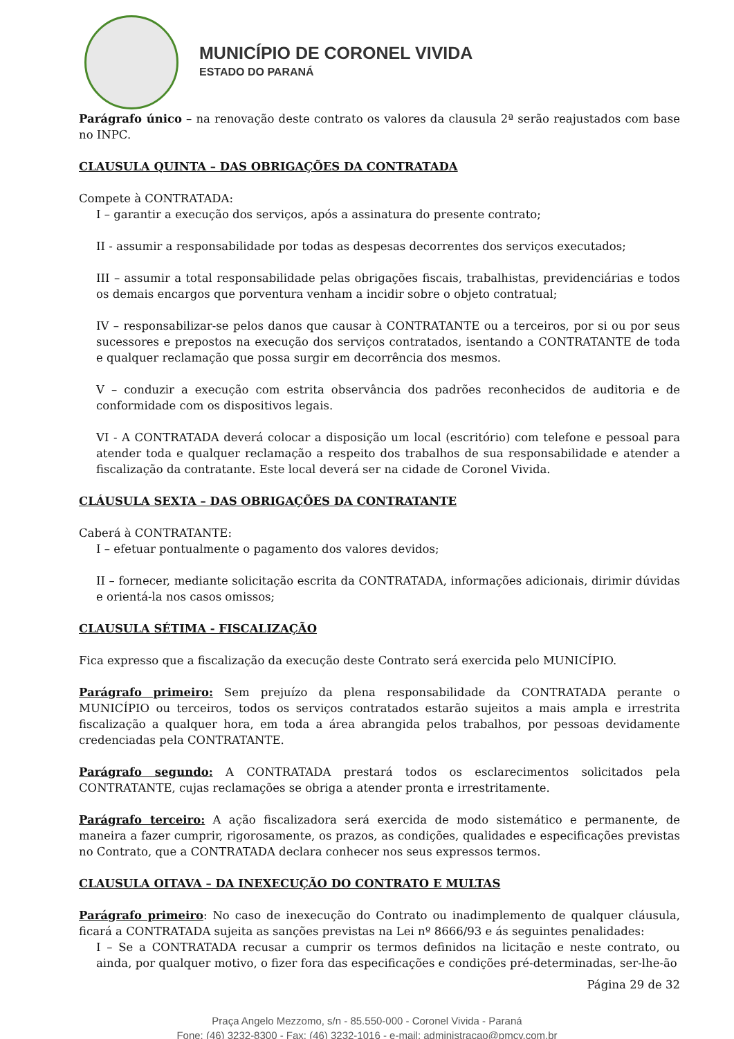MUNICÍPIO DE CORONEL VIVIDA
ESTADO DO PARANÁ
Parágrafo único – na renovação deste contrato os valores da clausula 2ª serão reajustados com base no INPC.
CLAUSULA QUINTA – DAS OBRIGAÇÕES DA CONTRATADA
Compete à CONTRATADA:
I – garantir a execução dos serviços, após a assinatura do presente contrato;
II - assumir a responsabilidade por todas as despesas decorrentes dos serviços executados;
III – assumir a total responsabilidade pelas obrigações fiscais, trabalhistas, previdenciárias e todos os demais encargos que porventura venham a incidir sobre o objeto contratual;
IV – responsabilizar-se pelos danos que causar à CONTRATANTE ou a terceiros, por si ou por seus sucessores e prepostos na execução dos serviços contratados, isentando a CONTRATANTE de toda e qualquer reclamação que possa surgir em decorrência dos mesmos.
V – conduzir a execução com estrita observância dos padrões reconhecidos de auditoria e de conformidade com os dispositivos legais.
VI - A CONTRATADA deverá colocar a disposição um local (escritório) com telefone e pessoal para atender toda e qualquer reclamação a respeito dos trabalhos de sua responsabilidade e atender a fiscalização da contratante. Este local deverá ser na cidade de Coronel Vivida.
CLÁUSULA SEXTA – DAS OBRIGAÇÕES DA CONTRATANTE
Caberá à CONTRATANTE:
I – efetuar pontualmente o pagamento dos valores devidos;
II – fornecer, mediante solicitação escrita da CONTRATADA, informações adicionais, dirimir dúvidas e orientá-la nos casos omissos;
CLAUSULA SÉTIMA - FISCALIZAÇÃO
Fica expresso que a fiscalização da execução deste Contrato será exercida pelo MUNICÍPIO.
Parágrafo primeiro: Sem prejuízo da plena responsabilidade da CONTRATADA perante o MUNICÍPIO ou terceiros, todos os serviços contratados estarão sujeitos a mais ampla e irrestrita fiscalização a qualquer hora, em toda a área abrangida pelos trabalhos, por pessoas devidamente credenciadas pela CONTRATANTE.
Parágrafo segundo: A CONTRATADA prestará todos os esclarecimentos solicitados pela CONTRATANTE, cujas reclamações se obriga a atender pronta e irrestritamente.
Parágrafo terceiro: A ação fiscalizadora será exercida de modo sistemático e permanente, de maneira a fazer cumprir, rigorosamente, os prazos, as condições, qualidades e especificações previstas no Contrato, que a CONTRATADA declara conhecer nos seus expressos termos.
CLAUSULA OITAVA – DA INEXECUÇÃO DO CONTRATO E MULTAS
Parágrafo primeiro: No caso de inexecução do Contrato ou inadimplemento de qualquer cláusula, ficará a CONTRATADA sujeita as sanções previstas na Lei nº 8666/93 e ás seguintes penalidades:
I – Se a CONTRATADA recusar a cumprir os termos definidos na licitação e neste contrato, ou ainda, por qualquer motivo, o fizer fora das especificações e condições pré-determinadas, ser-lhe-ão
Página 29 de 32
Praça Angelo Mezzomo, s/n - 85.550-000 - Coronel Vivida - Paraná
Fone: (46) 3232-8300 - Fax: (46) 3232-1016 - e-mail: administracao@pmcv.com.br